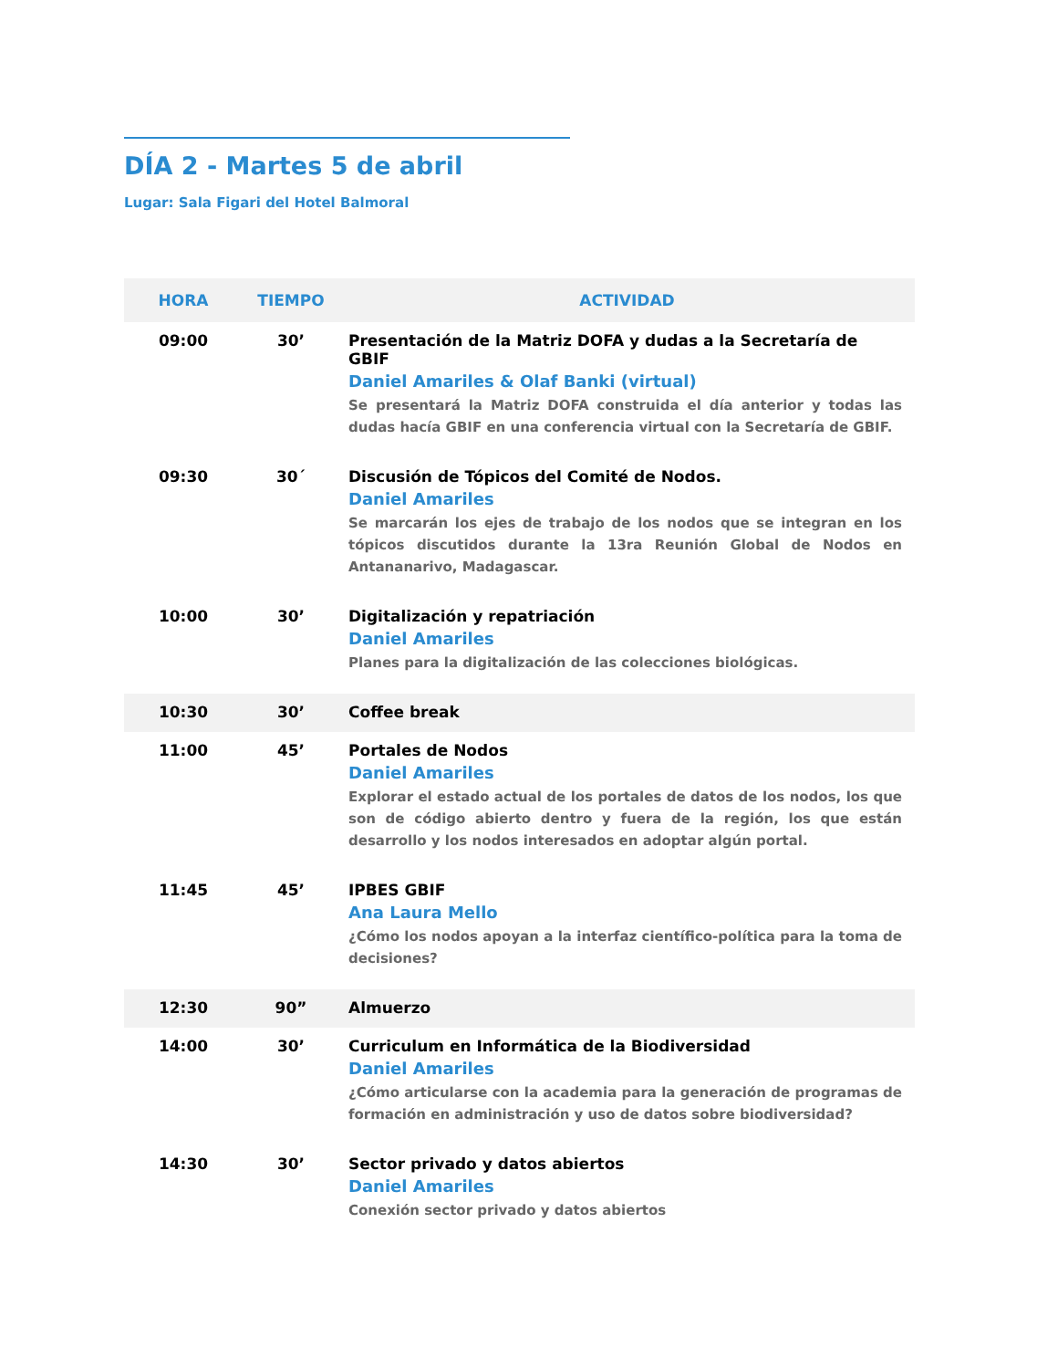DÍA 2 - Martes 5 de abril
Lugar: Sala Figari del Hotel Balmoral
| HORA | TIEMPO | ACTIVIDAD |
| --- | --- | --- |
| 09:00 | 30’ | Presentación de la Matriz DOFA y dudas a la Secretaría de GBIF Daniel Amariles & Olaf Banki (virtual) Se presentará la Matriz DOFA construida el día anterior y todas las dudas hacía GBIF en una conferencia virtual con la Secretaría de GBIF. |
| 09:30 | 30´ | Discusión de Tópicos del Comité de Nodos. Daniel Amariles Se marcarán los ejes de trabajo de los nodos que se integran en los tópicos discutidos durante la 13ra Reunión Global de Nodos en Antananarivo, Madagascar. |
| 10:00 | 30’ | Digitalización y repatriación Daniel Amariles Planes para la digitalización de las colecciones biológicas. |
| 10:30 | 30’ | Coffee break |
| 11:00 | 45’ | Portales de Nodos Daniel Amariles Explorar el estado actual de los portales de datos de los nodos, los que son de código abierto dentro y fuera de la región, los que están desarrollo y los nodos interesados en adoptar algún portal. |
| 11:45 | 45’ | IPBES GBIF Ana Laura Mello ¿Cómo los nodos apoyan a la interfaz científico-política para la toma de decisiones? |
| 12:30 | 90” | Almuerzo |
| 14:00 | 30’ | Curriculum en Informática de la Biodiversidad Daniel Amariles ¿Cómo articularse con la academia para la generación de programas de formación en administración y uso de datos sobre biodiversidad? |
| 14:30 | 30’ | Sector privado y datos abiertos Daniel Amariles Conexión sector privado y datos abiertos |